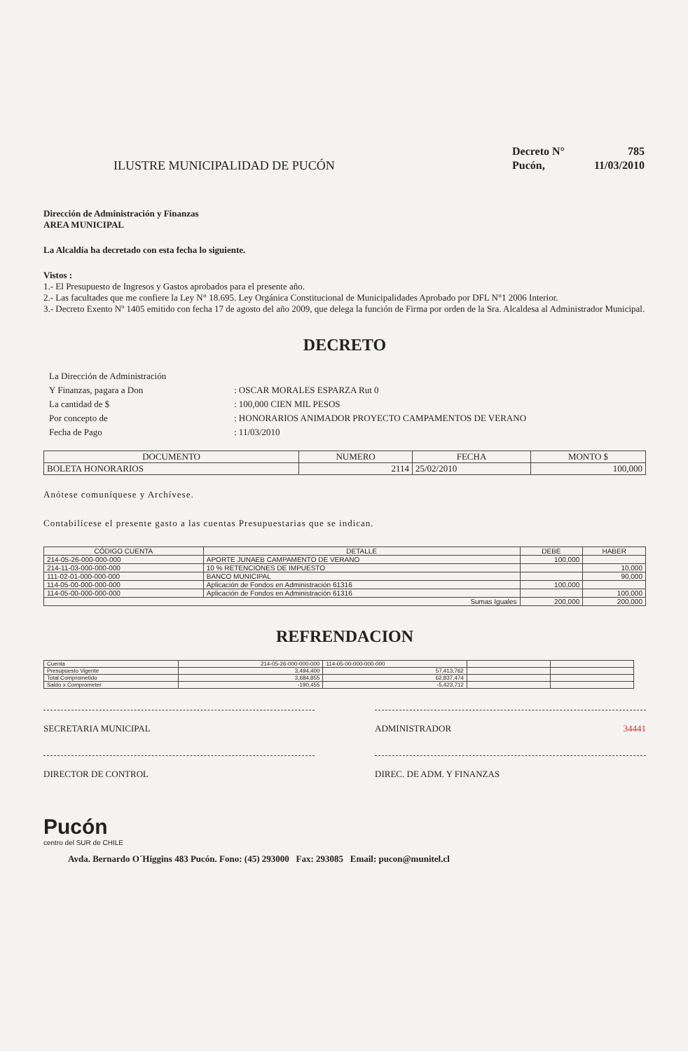ILUSTRE MUNICIPALIDAD DE PUCÓN
| Decreto N° | 785 |
| Pucón, | 11/03/2010 |
Dirección de Administración y Finanzas
AREA MUNICIPAL
La Alcaldía ha decretado con esta fecha lo siguiente.
Vistos :
1.- El Presupuesto de Ingresos y Gastos aprobados para el presente año.
2.- Las facultades que me confiere la Ley N° 18.695. Ley Orgánica Constitucional de Municipalidades Aprobado por DFL N°1 2006 Interior.
3.- Decreto Exento Nº 1405 emitido con fecha 17 de agosto del año 2009, que delega la función de Firma por orden de la Sra. Alcaldesa al Administrador Municipal.
DECRETO
| La Dirección de Administración | |
| Y Finanzas, pagara a Don | : OSCAR MORALES ESPARZA Rut 0 |
| La cantidad de $ | : 100,000 CIEN MIL PESOS |
| Por concepto de | : HONORARIOS ANIMADOR PROYECTO CAMPAMENTOS DE VERANO |
| Fecha de Pago | : 11/03/2010 |
| DOCUMENTO | NUMERO | FECHA | MONTO $ |
| --- | --- | --- | --- |
| BOLETA HONORARIOS | 2114 | 25/02/2010 | 100,000 |
Anótese comuníquese y Archívese.
Contabilícese el presente gasto a las cuentas Presupuestarias que se indican.
| CÓDIGO CUENTA | DETALLE | DEBE | HABER |
| --- | --- | --- | --- |
| 214-05-26-000-000-000 | APORTE JUNAEB CAMPAMENTO DE VERANO | 100,000 | |
| 214-11-03-000-000-000 | 10 % RETENCIONES DE IMPUESTO | | 10,000 |
| 111-02-01-000-000-000 | BANCO MUNICIPAL | | 90,000 |
| 114-05-00-000-000-000 | Aplicación de Fondos en Administración 61316 | 100,000 | |
| 114-05-00-000-000-000 | Aplicación de Fondos en Administración 61316 | | 100,000 |
| Sumas Iguales | | 200,000 | 200,000 |
REFRENDACION
| Cuenta | 214-05-26-000-000-000 | 114-05-00-000-000-000 | | |
| Presupuesto Vigente | 3,494,400 | 57,413,762 | | |
| Total Comprometido | 3,684,855 | 62,837,474 | | |
| Saldo x Comprometer | -190,455 | -5,423,712 | | |
SECRETARIA MUNICIPAL ADMINISTRADOR 34441
DIRECTOR DE CONTROL DIREC. DE ADM. Y FINANZAS
Pucón
centro del SUR de CHILE
Avda. Bernardo O´Higgins 483 Pucón. Fono: (45) 293000 Fax: 293085 Email: pucon@munitel.cl